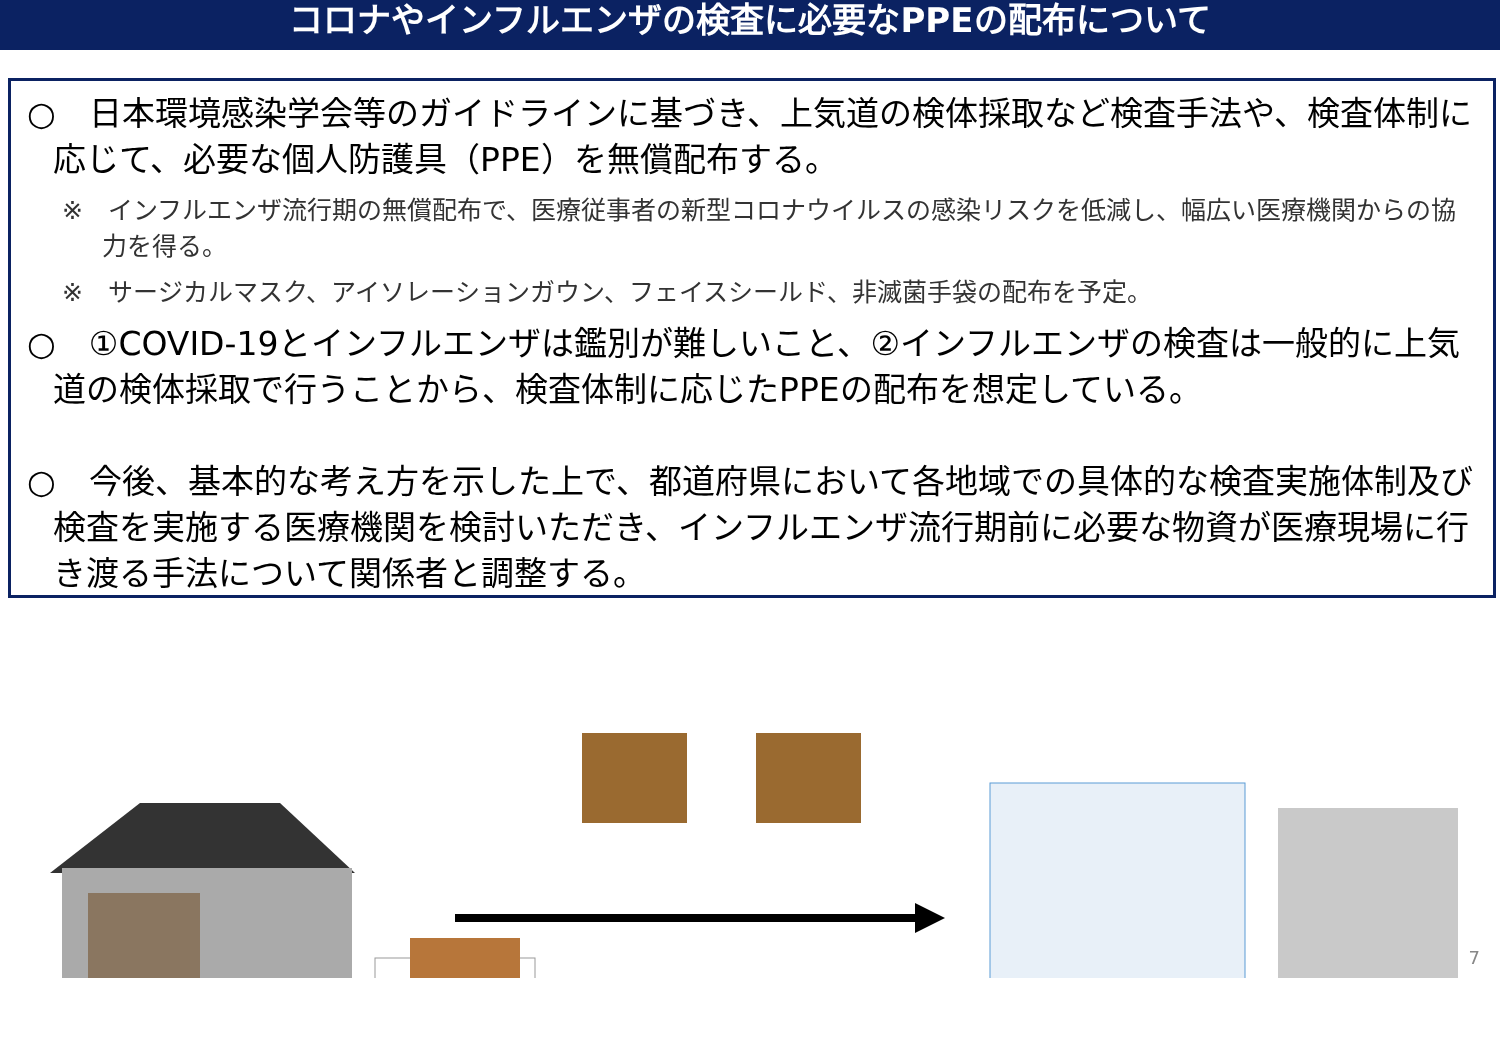コロナやインフルエンザの検査に必要なPPEの配布について
○　日本環境感染学会等のガイドラインに基づき、上気道の検体採取など検査手法や、検査体制に応じて、必要な個人防護具（PPE）を無償配布する。
※　インフルエンザ流行期の無償配布で、医療従事者の新型コロナウイルスの感染リスクを低減し、幅広い医療機関からの協力を得る。
※　サージカルマスク、アイソレーションガウン、フェイスシールド、非滅菌手袋の配布を予定。
○　①COVID-19とインフルエンザは鑑別が難しいこと、②インフルエンザの検査は一般的に上気道の検体採取で行うことから、検査体制に応じたPPEの配布を想定している。
○　今後、基本的な考え方を示した上で、都道府県において各地域での具体的な検査実施体制及び検査を実施する医療機関を検討いただき、インフルエンザ流行期前に必要な物資が医療現場に行き渡る手法について関係者と調整する。
7